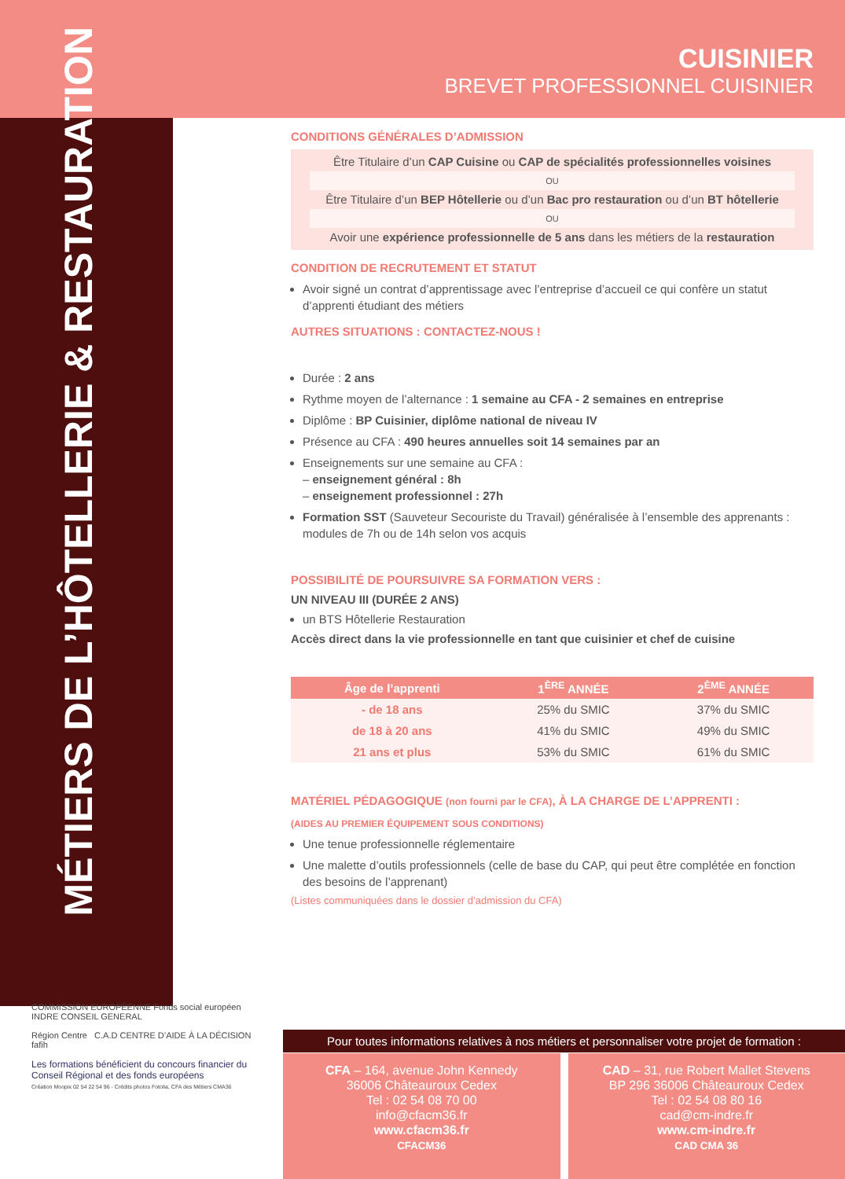MÉTIERS DE L’HÔTELLERIE & RESTAURATION
CUISINIER
BREVET PROFESSIONNEL CUISINIER
CONDITIONS GÉNÉRALES D’ADMISSION
Être Titulaire d’un CAP Cuisine ou CAP de spécialités professionnelles voisines
OU
Être Titulaire d’un BEP Hôtellerie ou d’un Bac pro restauration ou d’un BT hôtellerie
OU
Avoir une expérience professionnelle de 5 ans dans les métiers de la restauration
CONDITION DE RECRUTEMENT ET STATUT
Avoir signé un contrat d’apprentissage avec l’entreprise d’accueil ce qui confère un statut d’apprenti étudiant des métiers
AUTRES SITUATIONS : CONTACTEZ-NOUS !
Durée : 2 ans
Rythme moyen de l’alternance : 1 semaine au CFA - 2 semaines en entreprise
Diplôme : BP Cuisinier, diplôme national de niveau IV
Présence au CFA : 490 heures annuelles soit 14 semaines par an
Enseignements sur une semaine au CFA :
– enseignement général : 8h
– enseignement professionnel : 27h
Formation SST (Sauveteur Secouriste du Travail) généralisée à l’ensemble des apprenants : modules de 7h ou de 14h selon vos acquis
POSSIBILITÉ DE POURSUIVRE SA FORMATION VERS :
UN NIVEAU III (DURÉE 2 ANS)
un BTS Hôtellerie Restauration
Accès direct dans la vie professionnelle en tant que cuisinier et chef de cuisine
| Âge de l’apprenti | 1<sup>ÈRE</sup> ANNÉE | 2<sup>ÈME</sup> ANNÉE |
| --- | --- | --- |
| - de 18 ans | 25% du SMIC | 37% du SMIC |
| de 18 à 20 ans | 41% du SMIC | 49% du SMIC |
| 21 ans et plus | 53% du SMIC | 61% du SMIC |
MATÉRIEL PÉDAGOGIQUE (non fourni par le CFA), À LA CHARGE DE L’APPRENTI :
(AIDES AU PREMIER ÉQUIPEMENT SOUS CONDITIONS)
Une tenue professionnelle réglementaire
Une malette d’outils professionnels (celle de base du CAP, qui peut être complétée en fonction des besoins de l’apprenant)
(Listes communiquées dans le dossier d’admission du CFA)
COMMISSION EUROPÉENNE Fonds social européen INDRE CONSEIL GENERAL
Région Centre C.A.D CENTRE D’AIDE À LA DÉCISION fafih
Les formations bénéficient du concours financier du Conseil Régional et des fonds européens
Création Moopix 02 54 22 54 96 - Crédits photos Fotolia, CFA des Métiers CMA36
Pour toutes informations relatives à nos métiers et personnaliser votre projet de formation :
CFA – 164, avenue John Kennedy
36006 Châteauroux Cedex
Tel : 02 54 08 70 00
info@cfacm36.fr
www.cfacm36.fr
CFACM36
CAD – 31, rue Robert Mallet Stevens
BP 296 36006 Châteauroux Cedex
Tel : 02 54 08 80 16
cad@cm-indre.fr
www.cm-indre.fr
CAD CMA 36